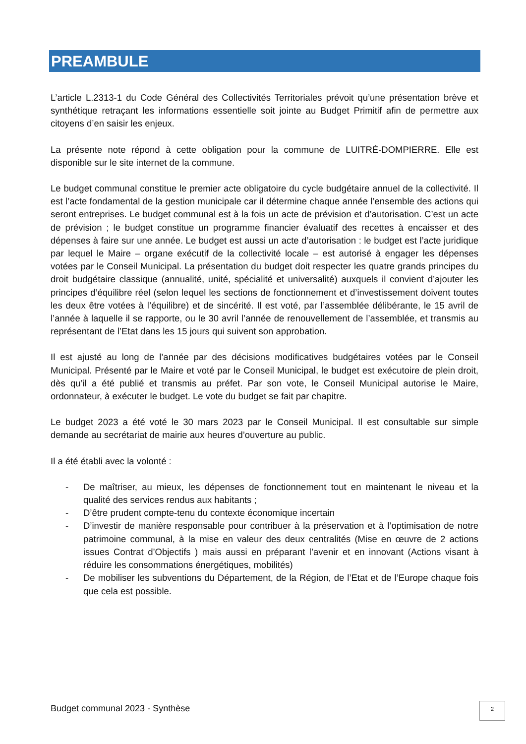PREAMBULE
L’article L.2313-1 du Code Général des Collectivités Territoriales prévoit qu’une présentation brève et synthétique retraçant les informations essentielle soit jointe au Budget Primitif afin de permettre aux citoyens d’en saisir les enjeux.
La présente note répond à cette obligation pour la commune de LUITRÉ-DOMPIERRE. Elle est disponible sur le site internet de la commune.
Le budget communal constitue le premier acte obligatoire du cycle budgétaire annuel de la collectivité. Il est l’acte fondamental de la gestion municipale car il détermine chaque année l’ensemble des actions qui seront entreprises. Le budget communal est à la fois un acte de prévision et d’autorisation. C’est un acte de prévision ; le budget constitue un programme financier évaluatif des recettes à encaisser et des dépenses à faire sur une année. Le budget est aussi un acte d’autorisation : le budget est l’acte juridique par lequel le Maire – organe exécutif de la collectivité locale – est autorisé à engager les dépenses votées par le Conseil Municipal. La présentation du budget doit respecter les quatre grands principes du droit budgétaire classique (annualité, unité, spécialité et universalité) auxquels il convient d’ajouter les principes d’équilibre réel (selon lequel les sections de fonctionnement et d’investissement doivent toutes les deux être votées à l’équilibre) et de sincérité. Il est voté, par l’assemblée délibérante, le 15 avril de l’année à laquelle il se rapporte, ou le 30 avril l’année de renouvellement de l’assemblée, et transmis au représentant de l’Etat dans les 15 jours qui suivent son approbation.
Il est ajusté au long de l’année par des décisions modificatives budgétaires votées par le Conseil Municipal. Présenté par le Maire et voté par le Conseil Municipal, le budget est exécutoire de plein droit, dès qu’il a été publié et transmis au préfet. Par son vote, le Conseil Municipal autorise le Maire, ordonnateur, à exécuter le budget. Le vote du budget se fait par chapitre.
Le budget 2023 a été voté le 30 mars 2023 par le Conseil Municipal. Il est consultable sur simple demande au secrétariat de mairie aux heures d’ouverture au public.
Il a été établi avec la volonté :
- De maîtriser, au mieux, les dépenses de fonctionnement tout en maintenant le niveau et la qualité des services rendus aux habitants ;
- D’être prudent compte-tenu du contexte économique incertain
- D’investir de manière responsable pour contribuer à la préservation et à l’optimisation de notre patrimoine communal, à la mise en valeur des deux centralités (Mise en œuvre de 2 actions issues Contrat d’Objectifs ) mais aussi en préparant l’avenir et en innovant (Actions visant à réduire les consommations énergétiques, mobilités)
- De mobiliser les subventions du Département, de la Région, de l’Etat et de l’Europe chaque fois que cela est possible.
Budget communal 2023 - Synthèse
2